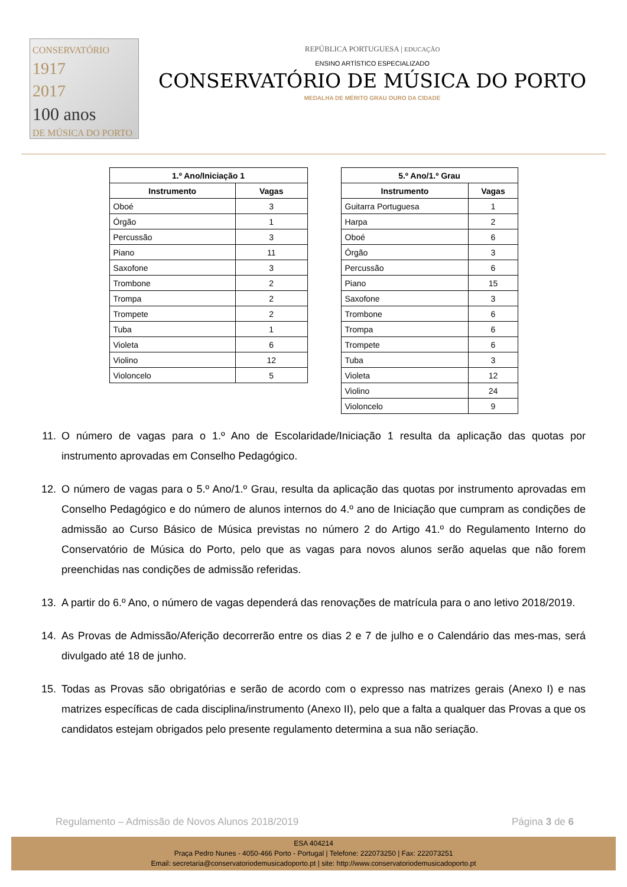CONSERVATÓRIO
1917
2017
100 anos
DE MÚSICA DO PORTO
REPÚBLICA PORTUGUESA | EDUCAÇÃO
ENSINO ARTÍSTICO ESPECIALIZADO
CONSERVATÓRIO DE MÚSICA DO PORTO
MEDALHA DE MÉRITO GRAU OURO DA CIDADE
| 1.º Ano/Iniciação 1 | |
| --- | --- |
| Instrumento | Vagas |
| Oboé | 3 |
| Órgão | 1 |
| Percussão | 3 |
| Piano | 11 |
| Saxofone | 3 |
| Trombone | 2 |
| Trompa | 2 |
| Trompete | 2 |
| Tuba | 1 |
| Violeta | 6 |
| Violino | 12 |
| Violoncelo | 5 |
| 5.º Ano/1.º Grau | |
| --- | --- |
| Instrumento | Vagas |
| Guitarra Portuguesa | 1 |
| Harpa | 2 |
| Oboé | 6 |
| Órgão | 3 |
| Percussão | 6 |
| Piano | 15 |
| Saxofone | 3 |
| Trombone | 6 |
| Trompa | 6 |
| Trompete | 6 |
| Tuba | 3 |
| Violeta | 12 |
| Violino | 24 |
| Violoncelo | 9 |
11. O número de vagas para o 1.º Ano de Escolaridade/Iniciação 1 resulta da aplicação das quotas por instrumento aprovadas em Conselho Pedagógico.
12. O número de vagas para o 5.º Ano/1.º Grau, resulta da aplicação das quotas por instrumento aprovadas em Conselho Pedagógico e do número de alunos internos do 4.º ano de Iniciação que cumpram as condições de admissão ao Curso Básico de Música previstas no número 2 do Artigo 41.º do Regulamento Interno do Conservatório de Música do Porto, pelo que as vagas para novos alunos serão aquelas que não forem preenchidas nas condições de admissão referidas.
13. A partir do 6.º Ano, o número de vagas dependerá das renovações de matrícula para o ano letivo 2018/2019.
14. As Provas de Admissão/Aferição decorrerão entre os dias 2 e 7 de julho e o Calendário das mes-mas, será divulgado até 18 de junho.
15. Todas as Provas são obrigatórias e serão de acordo com o expresso nas matrizes gerais (Anexo I) e nas matrizes específicas de cada disciplina/instrumento (Anexo II), pelo que a falta a qualquer das Provas a que os candidatos estejam obrigados pelo presente regulamento determina a sua não seriação.
Regulamento – Admissão de Novos Alunos 2018/2019 Página 3 de 6
ESA 404214
Praça Pedro Nunes - 4050-466 Porto - Portugal | Telefone: 222073250 | Fax: 222073251
Email: secretaria@conservatoriodemusicadoporto.pt | site: http://www.conservatoriodemusicadoporto.pt